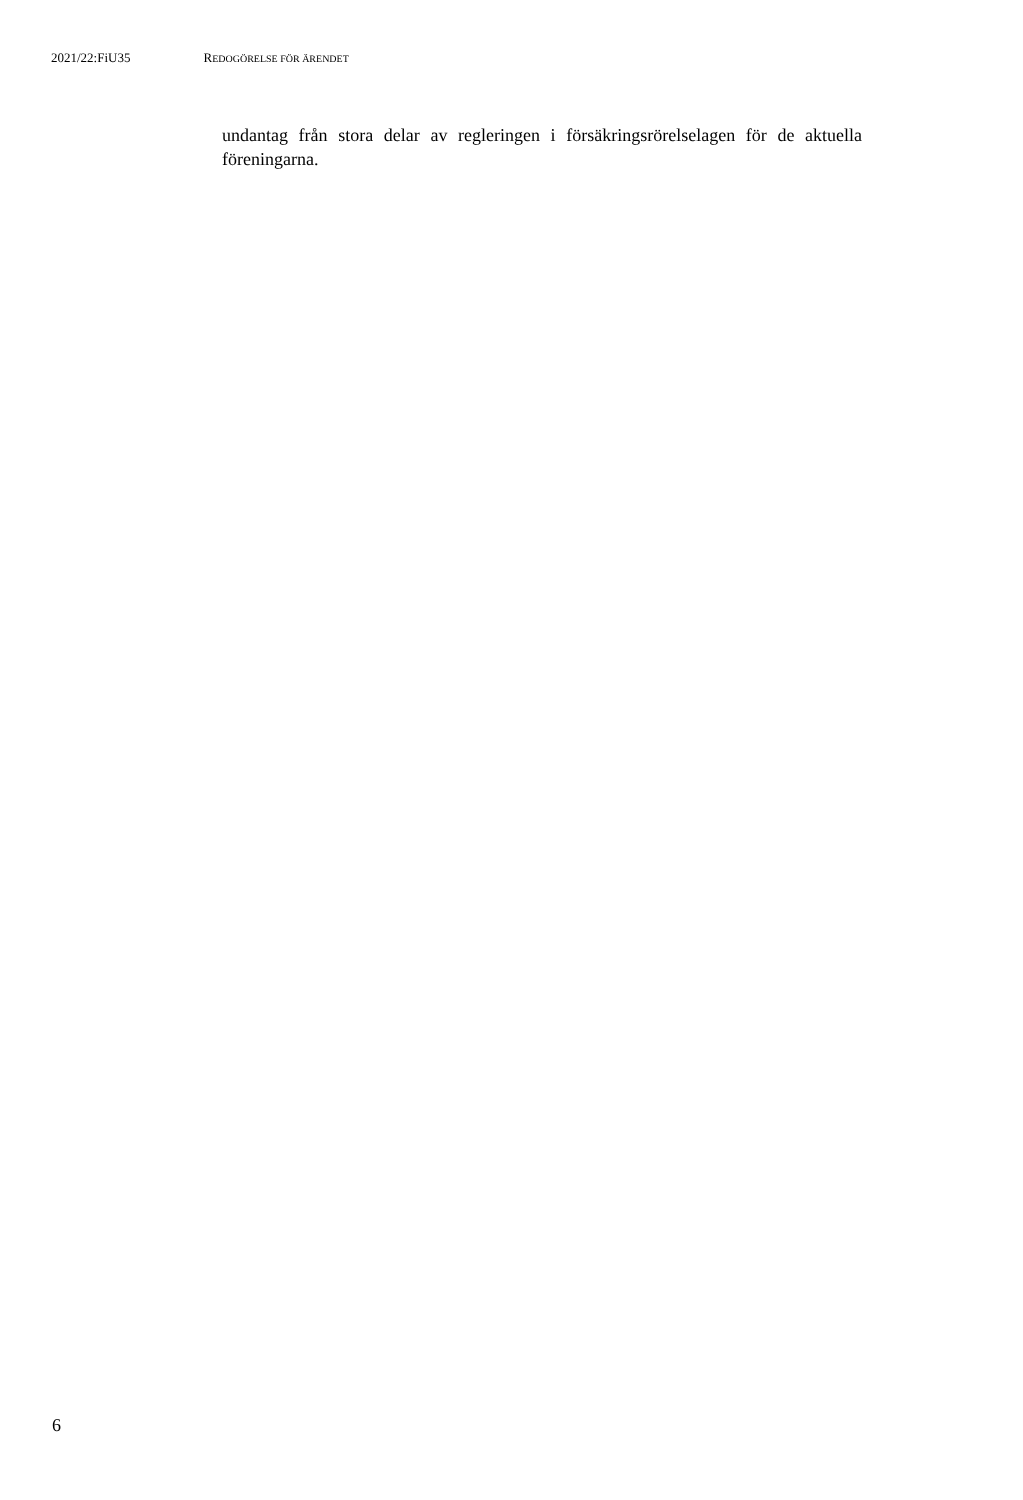2021/22:FiU35 REDOGÖRELSE FÖR ÄRENDET
undantag från stora delar av regleringen i försäkringsrörelselagen för de aktuella föreningarna.
6